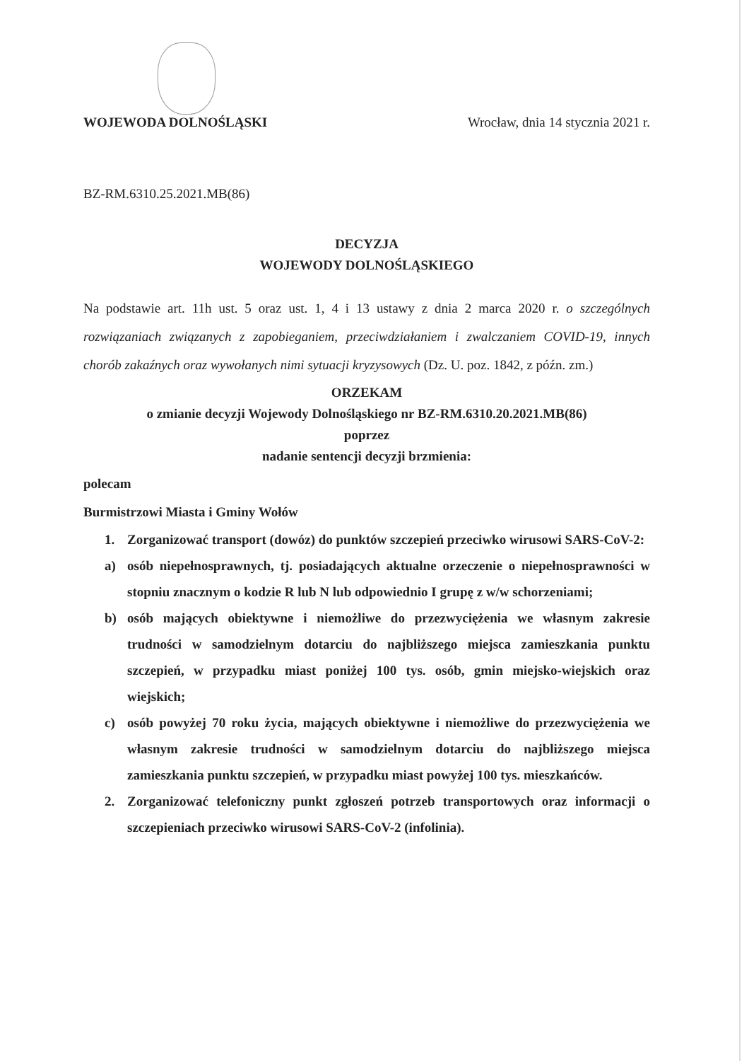WOJEWODA DOLNOŚLĄSKI Wrocław, dnia 14 stycznia 2021 r.
BZ-RM.6310.25.2021.MB(86)
DECYZJA
WOJEWODY DOLNOŚLĄSKIEGO
Na podstawie art. 11h ust. 5 oraz ust. 1, 4 i 13 ustawy z dnia 2 marca 2020 r. o szczególnych rozwiązaniach związanych z zapobieganiem, przeciwdziałaniem i zwalczaniem COVID-19, innych chorób zakaźnych oraz wywołanych nimi sytuacji kryzysowych (Dz. U. poz. 1842, z późn. zm.)
ORZEKAM
o zmianie decyzji Wojewody Dolnośląskiego nr BZ-RM.6310.20.2021.MB(86)
poprzez
nadanie sentencji decyzji brzmienia:
polecam
Burmistrzowi Miasta i Gminy Wołów
1. Zorganizować transport (dowóz) do punktów szczepień przeciwko wirusowi SARS-CoV-2:
a) osób niepełnosprawnych, tj. posiadających aktualne orzeczenie o niepełnosprawności w stopniu znacznym o kodzie R lub N lub odpowiednio I grupę z w/w schorzeniami;
b) osób mających obiektywne i niemożliwe do przezwyciężenia we własnym zakresie trudności w samodzielnym dotarciu do najbliższego miejsca zamieszkania punktu szczepień, w przypadku miast poniżej 100 tys. osób, gmin miejsko-wiejskich oraz wiejskich;
c) osób powyżej 70 roku życia, mających obiektywne i niemożliwe do przezwyciężenia we własnym zakresie trudności w samodzielnym dotarciu do najbliższego miejsca zamieszkania punktu szczepień, w przypadku miast powyżej 100 tys. mieszkańców.
2. Zorganizować telefoniczny punkt zgłoszeń potrzeb transportowych oraz informacji o szczepieniach przeciwko wirusowi SARS-CoV-2 (infolinia).